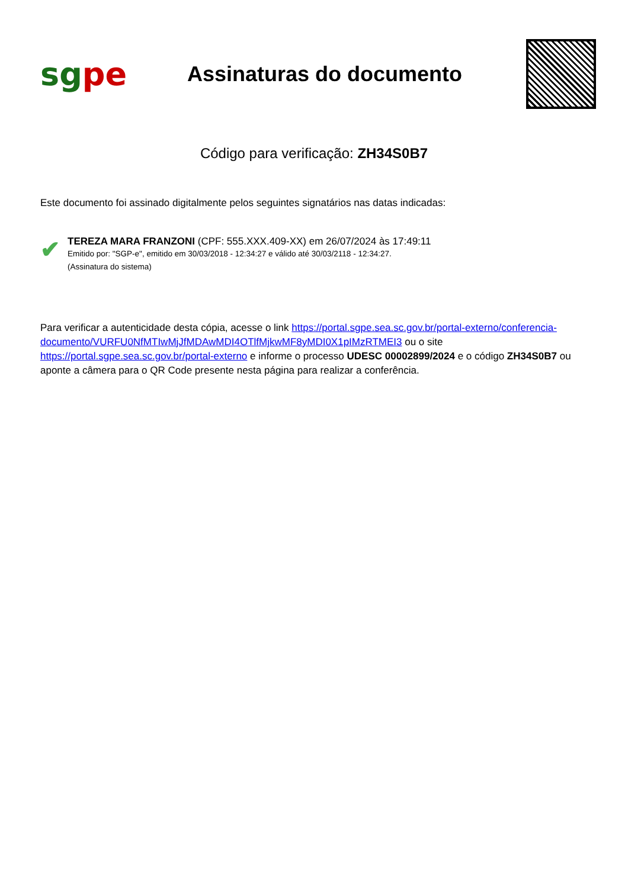sgpe
Assinaturas do documento
Código para verificação: ZH34S0B7
Este documento foi assinado digitalmente pelos seguintes signatários nas datas indicadas:
✔
TEREZA MARA FRANZONI (CPF: 555.XXX.409-XX) em 26/07/2024 às 17:49:11
Emitido por: "SGP-e", emitido em 30/03/2018 - 12:34:27 e válido até 30/03/2118 - 12:34:27.
(Assinatura do sistema)
Para verificar a autenticidade desta cópia, acesse o link https://portal.sgpe.sea.sc.gov.br/portal-externo/conferencia-documento/VURFU0NfMTIwMjJfMDAwMDI4OTlfMjkwMF8yMDI0X1pIMzRTMEI3 ou o site https://portal.sgpe.sea.sc.gov.br/portal-externo e informe o processo UDESC 00002899/2024 e o código ZH34S0B7 ou aponte a câmera para o QR Code presente nesta página para realizar a conferência.